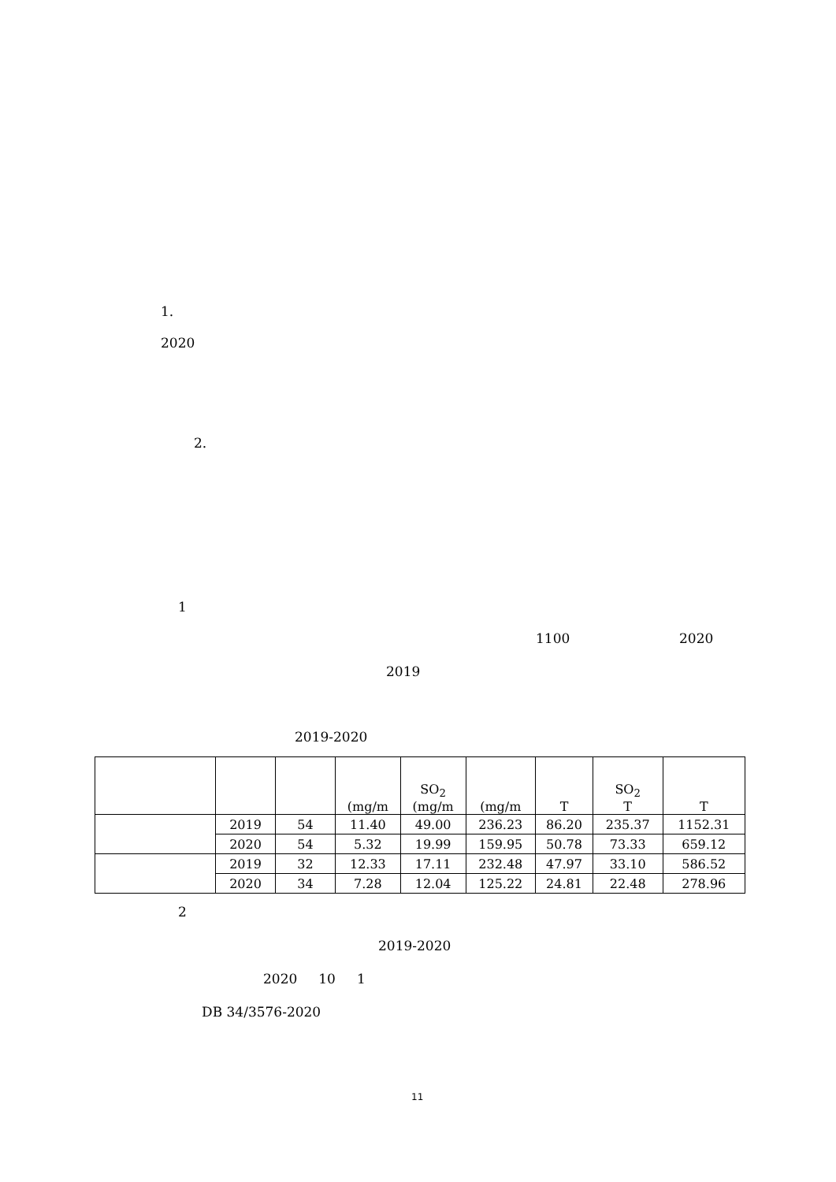1.
2020
2.
1
1100 2020
2019
2019-2020
| | | | (mg/m | SO<sub>2</sub> (mg/m | (mg/m | T | SO<sub>2</sub> T | T |
| --- | --- | --- | --- | --- | --- | --- | --- | --- |
| | 2019 | 54 | 11.40 | 49.00 | 236.23 | 86.20 | 235.37 | 1152.31 |
| | 2020 | 54 | 5.32 | 19.99 | 159.95 | 50.78 | 73.33 | 659.12 |
| | 2019 | 32 | 12.33 | 17.11 | 232.48 | 47.97 | 33.10 | 586.52 |
| | 2020 | 34 | 7.28 | 12.04 | 125.22 | 24.81 | 22.48 | 278.96 |
2
2019-2020
2020 10 1
DB 34/3576-2020
11